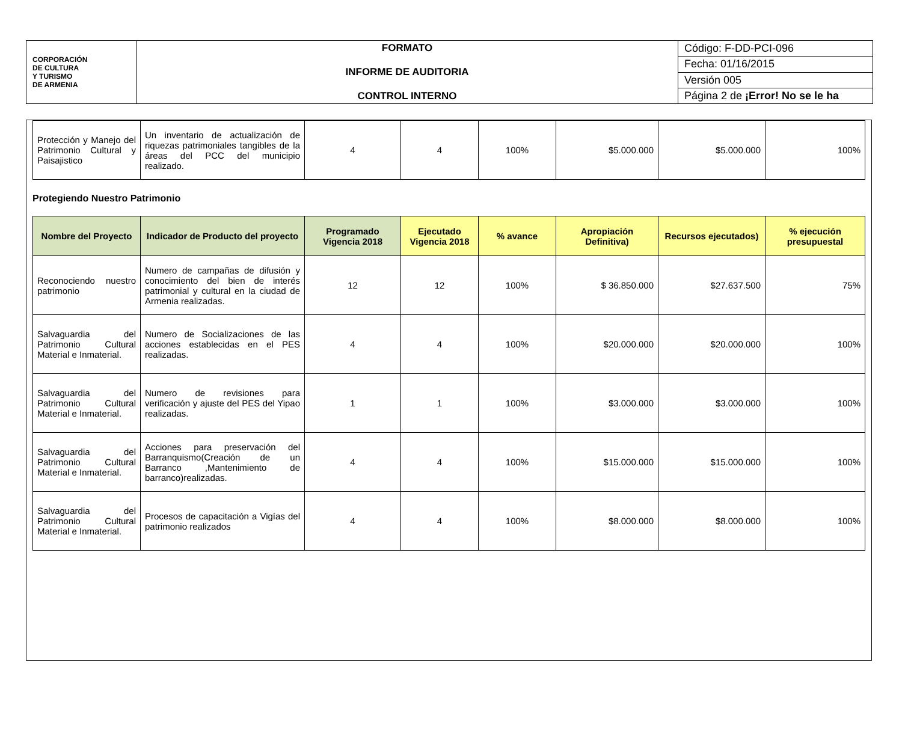| CORPORACIÓN DE CULTURA Y TURISMO DE ARMENIA | FORMATO INFORME DE AUDITORIA CONTROL INTERNO | Código: F-DD-PCI-096 |
| | | Fecha: 01/16/2015 |
| | | Versión 005 |
| | | Página 2 de ¡Error! No se le ha |
| Protección y Manejo del Patrimonio Cultural y Paisajistico | Un inventario de actualización de riquezas patrimoniales tangibles de la áreas del PCC del municipio realizado. | 4 | 4 | 100% | $5.000.000 | $5.000.000 | 100% |
Protegiendo Nuestro Patrimonio
| Nombre del Proyecto | Indicador de Producto del proyecto | Programado Vigencia 2018 | Ejecutado Vigencia 2018 | % avance | Apropiación Definitiva) | Recursos ejecutados) | % ejecución presupuestal |
| --- | --- | --- | --- | --- | --- | --- | --- |
| Reconociendo nuestro patrimonio | Numero de campañas de difusión y conocimiento del bien de interés patrimonial y cultural en la ciudad de Armenia realizadas. | 12 | 12 | 100% | $ 36.850.000 | $27.637.500 | 75% |
| Salvaguardia del Patrimonio Cultural Material e Inmaterial. | Numero de Socializaciones de las acciones establecidas en el PES realizadas. | 4 | 4 | 100% | $20.000.000 | $20.000.000 | 100% |
| Salvaguardia del Patrimonio Cultural Material e Inmaterial. | Numero de revisiones para verificación y ajuste del PES del Yipao realizadas. | 1 | 1 | 100% | $3.000.000 | $3.000.000 | 100% |
| Salvaguardia del Patrimonio Cultural Material e Inmaterial. | Acciones para preservación del Barranquismo(Creación de un Barranco ,Mantenimiento de barranco)realizadas. | 4 | 4 | 100% | $15.000.000 | $15.000.000 | 100% |
| Salvaguardia del Patrimonio Cultural Material e Inmaterial. | Procesos de capacitación a Vigías del patrimonio realizados | 4 | 4 | 100% | $8.000.000 | $8.000.000 | 100% |